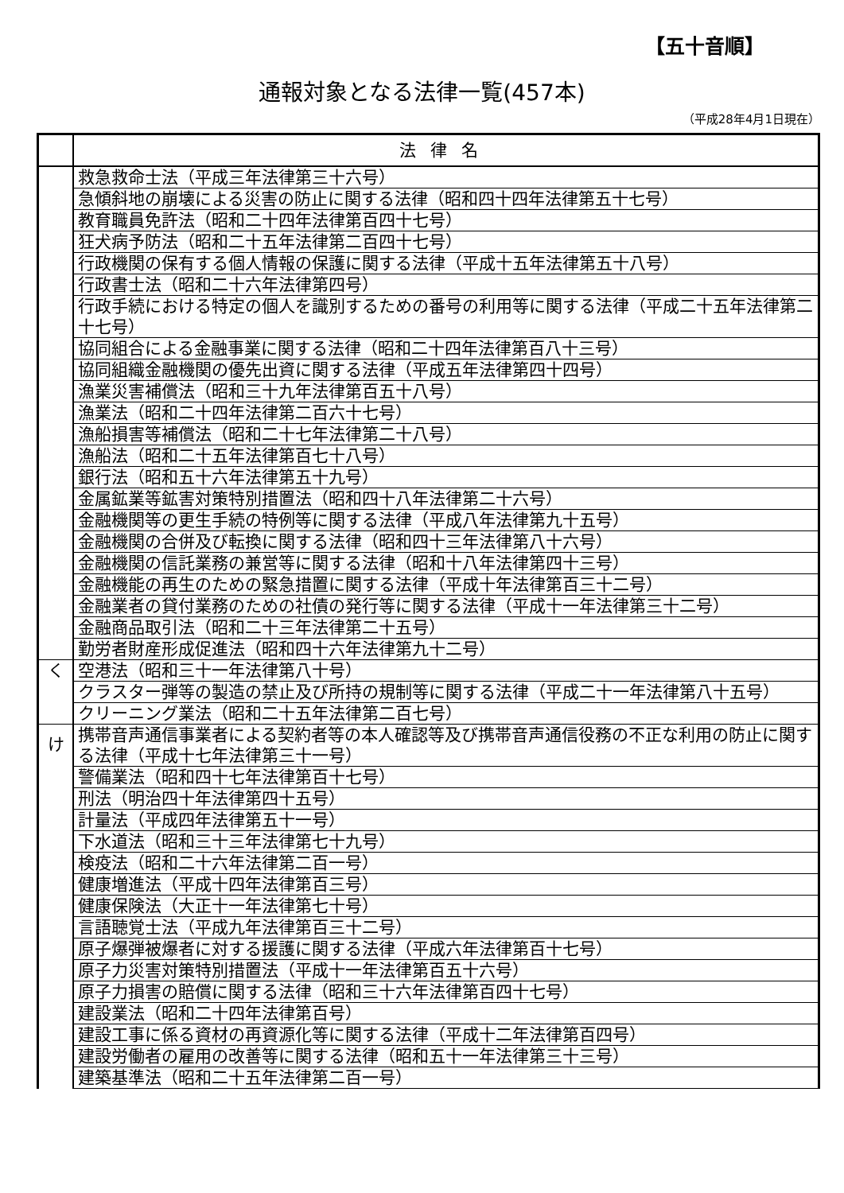【五十音順】
通報対象となる法律一覧(457本)
（平成28年4月1日現在）
| | 法律名 |
| --- | --- |
| | 救急救命士法（平成三年法律第三十六号） |
| | 急傾斜地の崩壊による災害の防止に関する法律（昭和四十四年法律第五十七号） |
| | 教育職員免許法（昭和二十四年法律第百四十七号） |
| | 狂犬病予防法（昭和二十五年法律第二百四十七号） |
| | 行政機関の保有する個人情報の保護に関する法律（平成十五年法律第五十八号） |
| | 行政書士法（昭和二十六年法律第四号） |
| | 行政手続における特定の個人を識別するための番号の利用等に関する法律（平成二十五年法律第二十七号） |
| | 協同組合による金融事業に関する法律（昭和二十四年法律第百八十三号） |
| | 協同組織金融機関の優先出資に関する法律（平成五年法律第四十四号） |
| | 漁業災害補償法（昭和三十九年法律第百五十八号） |
| | 漁業法（昭和二十四年法律第二百六十七号） |
| | 漁船損害等補償法（昭和二十七年法律第二十八号） |
| | 漁船法（昭和二十五年法律第百七十八号） |
| | 銀行法（昭和五十六年法律第五十九号） |
| | 金属鉱業等鉱害対策特別措置法（昭和四十八年法律第二十六号） |
| | 金融機関等の更生手続の特例等に関する法律（平成八年法律第九十五号） |
| | 金融機関の合併及び転換に関する法律（昭和四十三年法律第八十六号） |
| | 金融機関の信託業務の兼営等に関する法律（昭和十八年法律第四十三号） |
| | 金融機能の再生のための緊急措置に関する法律（平成十年法律第百三十二号） |
| | 金融業者の貸付業務のための社債の発行等に関する法律（平成十一年法律第三十二号） |
| | 金融商品取引法（昭和二十三年法律第二十五号） |
| | 勤労者財産形成促進法（昭和四十六年法律第九十二号） |
| く | 空港法（昭和三十一年法律第八十号） |
| | クラスター弾等の製造の禁止及び所持の規制等に関する法律（平成二十一年法律第八十五号） |
| | クリーニング業法（昭和二十五年法律第二百七号） |
| け | 携帯音声通信事業者による契約者等の本人確認等及び携帯音声通信役務の不正な利用の防止に関する法律（平成十七年法律第三十一号） |
| | 警備業法（昭和四十七年法律第百十七号） |
| | 刑法（明治四十年法律第四十五号） |
| | 計量法（平成四年法律第五十一号） |
| | 下水道法（昭和三十三年法律第七十九号） |
| | 検疫法（昭和二十六年法律第二百一号） |
| | 健康増進法（平成十四年法律第百三号） |
| | 健康保険法（大正十一年法律第七十号） |
| | 言語聴覚士法（平成九年法律第百三十二号） |
| | 原子爆弾被爆者に対する援護に関する法律（平成六年法律第百十七号） |
| | 原子力災害対策特別措置法（平成十一年法律第百五十六号） |
| | 原子力損害の賠償に関する法律（昭和三十六年法律第百四十七号） |
| | 建設業法（昭和二十四年法律第百号） |
| | 建設工事に係る資材の再資源化等に関する法律（平成十二年法律第百四号） |
| | 建設労働者の雇用の改善等に関する法律（昭和五十一年法律第三十三号） |
| | 建築基準法（昭和二十五年法律第二百一号） |